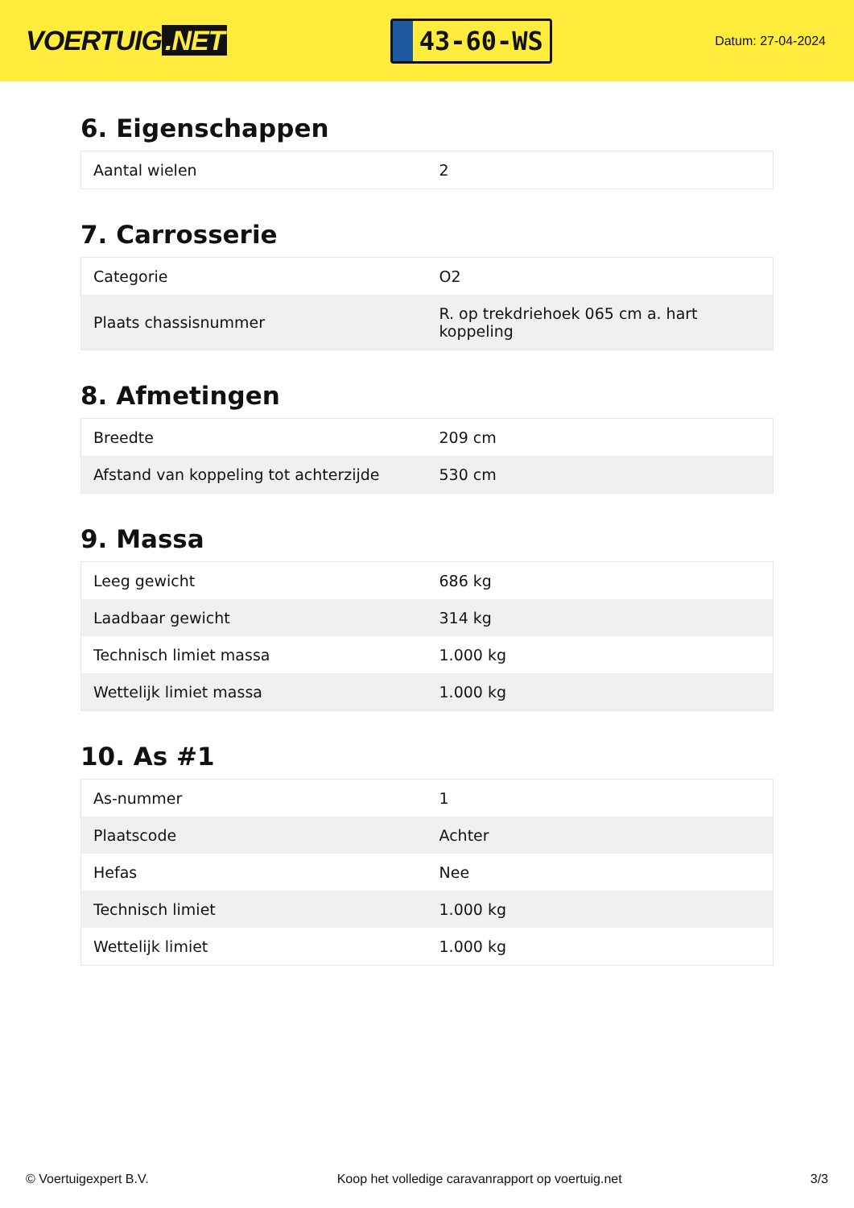VOERTUIG.NET
43-60-WS
Datum: 27-04-2024
6. Eigenschappen
| Aantal wielen | 2 |
7. Carrosserie
| Categorie | O2 |
| Plaats chassisnummer | R. op trekdriehoek 065 cm a. hart koppeling |
8. Afmetingen
| Breedte | 209 cm |
| Afstand van koppeling tot achterzijde | 530 cm |
9. Massa
| Leeg gewicht | 686 kg |
| Laadbaar gewicht | 314 kg |
| Technisch limiet massa | 1.000 kg |
| Wettelijk limiet massa | 1.000 kg |
10. As #1
| As-nummer | 1 |
| Plaatscode | Achter |
| Hefas | Nee |
| Technisch limiet | 1.000 kg |
| Wettelijk limiet | 1.000 kg |
© Voertuigexpert B.V. Koop het volledige caravanrapport op voertuig.net 3/3